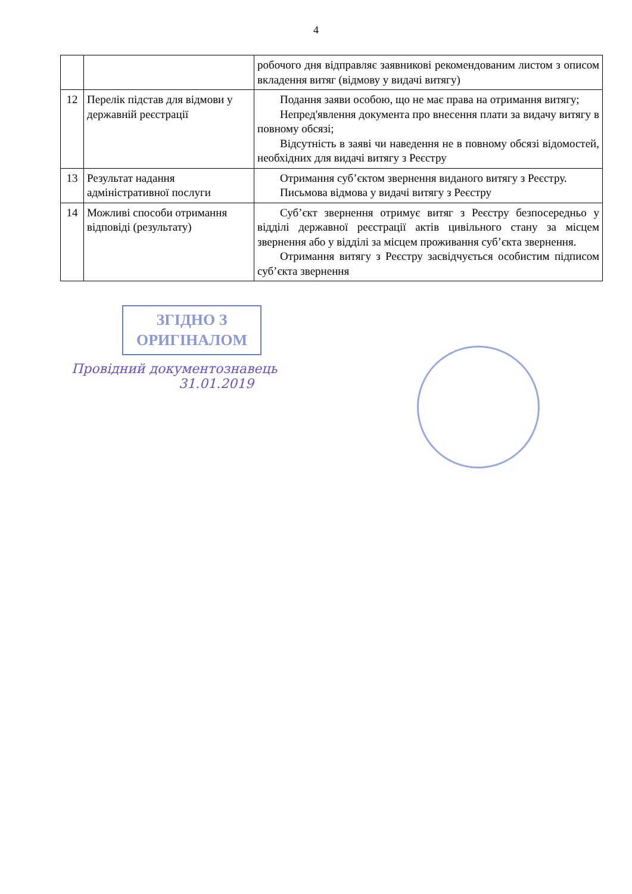4
| | | робочого дня відправляє заявникові рекомендованим листом з описом вкладення витяг (відмову у видачі витягу) |
| 12 | Перелік підстав для відмови у державній реєстрації | Подання заяви особою, що не має права на отримання витягу; Непред'явлення документа про внесення плати за видачу витягу в повному обсязі; Відсутність в заяві чи наведення не в повному обсязі відомостей, необхідних для видачі витягу з Реєстру |
| 13 | Результат надання адміністративної послуги | Отримання суб’єктом звернення виданого витягу з Реєстру. Письмова відмова у видачі витягу з Реєстру |
| 14 | Можливі способи отримання відповіді (результату) | Суб’єкт звернення отримує витяг з Реєстру безпосередньо у відділі державної реєстрації актів цивільного стану за місцем звернення або у відділі за місцем проживання суб’єкта звернення. Отримання витягу з Реєстру засвідчується особистим підписом суб’єкта звернення |
ЗГІДНО З
ОРИГІНАЛОМ
Провідний документознавець
31.01.2019